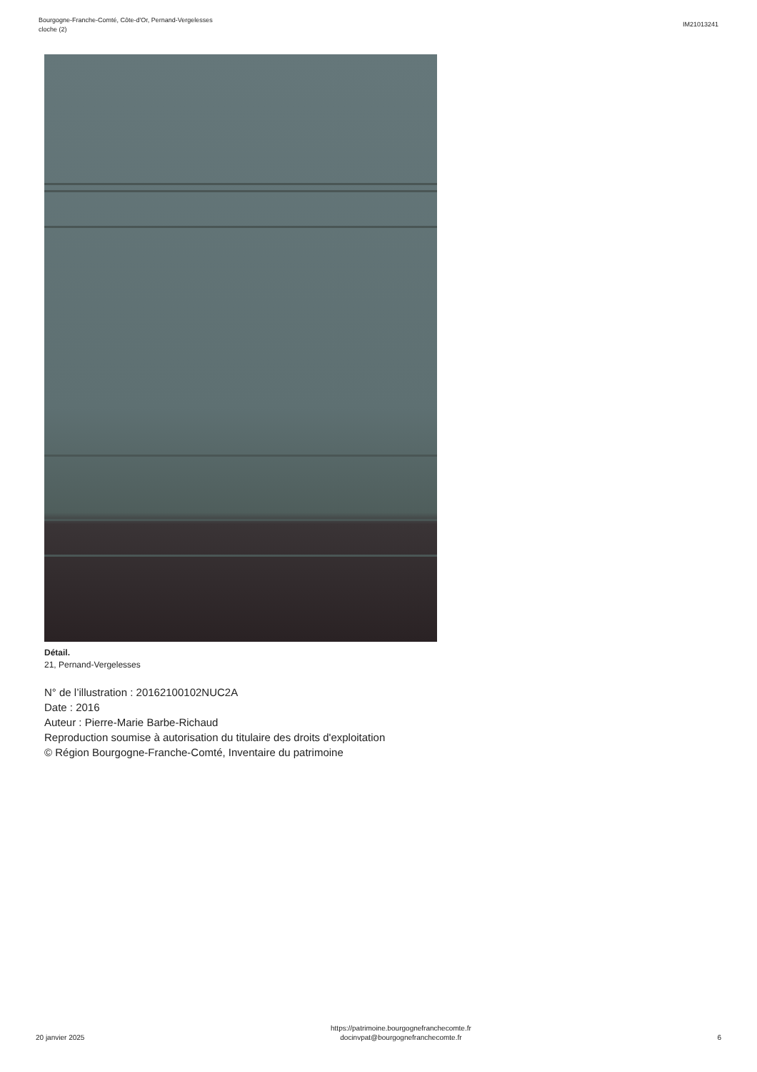Bourgogne-Franche-Comté, Côte-d'Or, Pernand-Vergelesses
cloche (2)
IM21013241
Détail.
21, Pernand-Vergelesses
N° de l’illustration : 20162100102NUC2A
Date : 2016
Auteur : Pierre-Marie Barbe-Richaud
Reproduction soumise à autorisation du titulaire des droits d'exploitation
© Région Bourgogne-Franche-Comté, Inventaire du patrimoine
20 janvier 2025
https://patrimoine.bourgognefranchecomte.fr
docinvpat@bourgognefranchecomte.fr
6